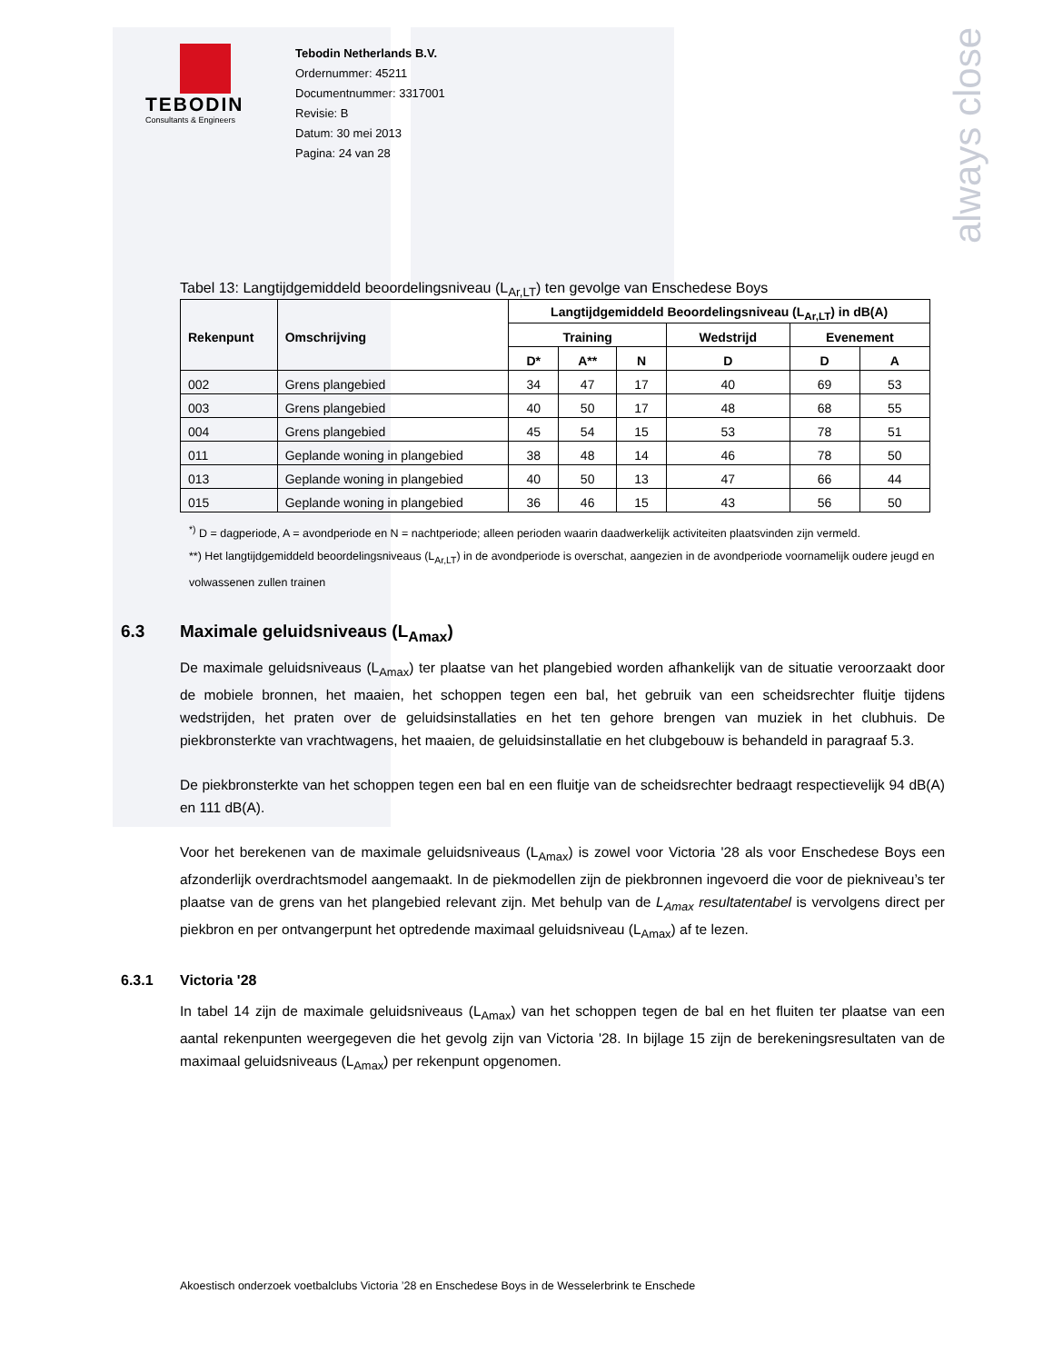always close
TEBODIN
Consultants & Engineers
Tebodin Netherlands B.V.
Ordernummer: 45211
Documentnummer: 3317001
Revisie: B
Datum: 30 mei 2013
Pagina: 24 van 28
Tabel 13: Langtijdgemiddeld beoordelingsniveau (L<sub>Ar,LT</sub>) ten gevolge van Enschedese Boys
| Rekenpunt | Omschrijving | Langtijdgemiddeld Beoordelingsniveau (L<sub>Ar,LT</sub>) in dB(A) | | | | | |
| --- | --- | --- | --- | --- | --- | --- | --- |
| | | Training | | | Wedstrijd | Evenement | |
| | | D* | A** | N | D | D | A |
| 002 | Grens plangebied | 34 | 47 | 17 | 40 | 69 | 53 |
| 003 | Grens plangebied | 40 | 50 | 17 | 48 | 68 | 55 |
| 004 | Grens plangebied | 45 | 54 | 15 | 53 | 78 | 51 |
| 011 | Geplande woning in plangebied | 38 | 48 | 14 | 46 | 78 | 50 |
| 013 | Geplande woning in plangebied | 40 | 50 | 13 | 47 | 66 | 44 |
| 015 | Geplande woning in plangebied | 36 | 46 | 15 | 43 | 56 | 50 |
<sup>*)</sup> D = dagperiode, A = avondperiode en N = nachtperiode; alleen perioden waarin daadwerkelijk activiteiten plaatsvinden zijn vermeld.
**) Het langtijdgemiddeld beoordelingsniveaus (L<sub>Ar,LT</sub>) in de avondperiode is overschat, aangezien in de avondperiode voornamelijk oudere jeugd en volwassenen zullen trainen
6.3 Maximale geluidsniveaus (L<sub>Amax</sub>)
De maximale geluidsniveaus (L<sub>Amax</sub>) ter plaatse van het plangebied worden afhankelijk van de situatie veroorzaakt door de mobiele bronnen, het maaien, het schoppen tegen een bal, het gebruik van een scheidsrechter fluitje tijdens wedstrijden, het praten over de geluidsinstallaties en het ten gehore brengen van muziek in het clubhuis. De piekbronsterkte van vrachtwagens, het maaien, de geluidsinstallatie en het clubgebouw is behandeld in paragraaf 5.3.
De piekbronsterkte van het schoppen tegen een bal en een fluitje van de scheidsrechter bedraagt respectievelijk 94 dB(A) en 111 dB(A).
Voor het berekenen van de maximale geluidsniveaus (L<sub>Amax</sub>) is zowel voor Victoria '28 als voor Enschedese Boys een afzonderlijk overdrachtsmodel aangemaakt. In de piekmodellen zijn de piekbronnen ingevoerd die voor de piekniveau’s ter plaatse van de grens van het plangebied relevant zijn. Met behulp van de L<sub>Amax</sub> resultatentabel is vervolgens direct per piekbron en per ontvangerpunt het optredende maximaal geluidsniveau (L<sub>Amax</sub>) af te lezen.
6.3.1 Victoria '28
In tabel 14 zijn de maximale geluidsniveaus (L<sub>Amax</sub>) van het schoppen tegen de bal en het fluiten ter plaatse van een aantal rekenpunten weergegeven die het gevolg zijn van Victoria '28. In bijlage 15 zijn de berekeningsresultaten van de maximaal geluidsniveaus (L<sub>Amax</sub>) per rekenpunt opgenomen.
Akoestisch onderzoek voetbalclubs Victoria ’28 en Enschedese Boys in de Wesselerbrink te Enschede